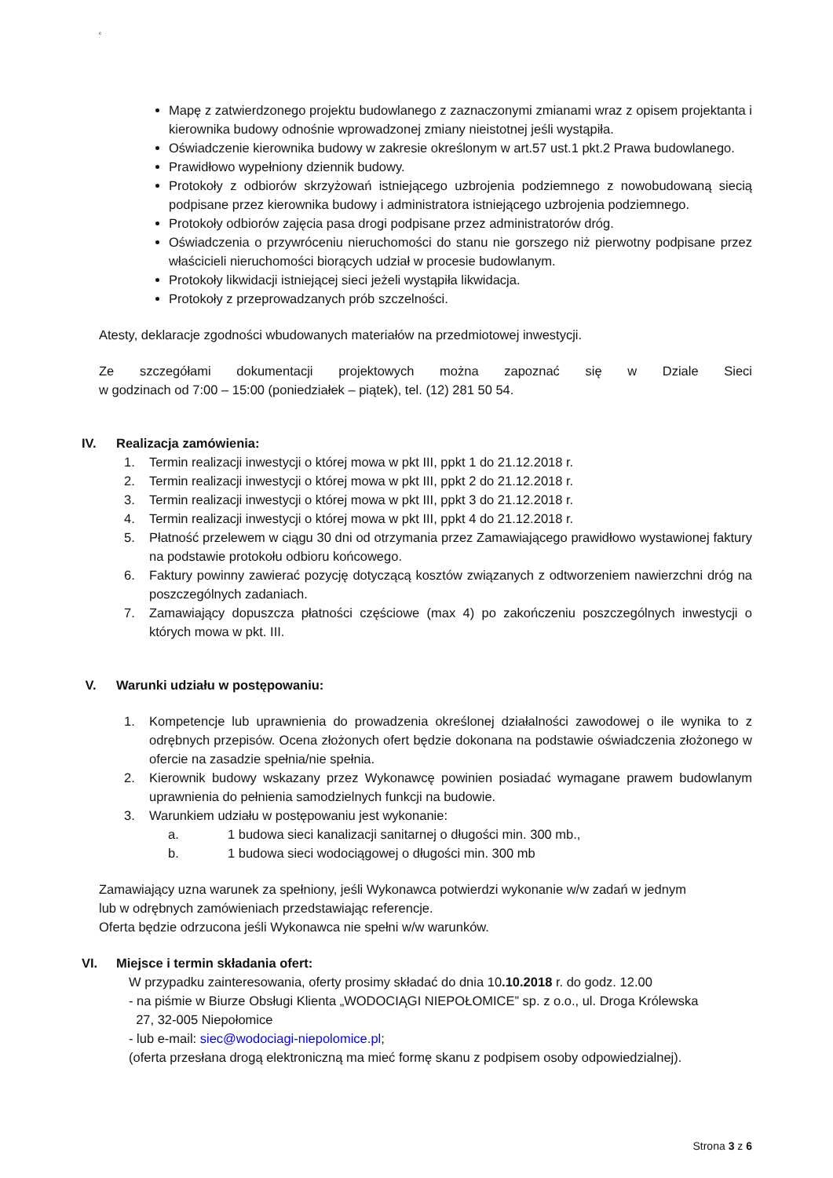c
Mapę z zatwierdzonego projektu budowlanego z zaznaczonymi zmianami wraz z opisem projektanta i kierownika budowy odnośnie wprowadzonej zmiany nieistotnej jeśli wystąpiła.
Oświadczenie kierownika budowy w zakresie określonym w art.57 ust.1 pkt.2 Prawa budowlanego.
Prawidłowo wypełniony dziennik budowy.
Protokoły z odbiorów skrzyżowań istniejącego uzbrojenia podziemnego z nowobudowaną siecią podpisane przez kierownika budowy i administratora istniejącego uzbrojenia podziemnego.
Protokoły odbiorów zajęcia pasa drogi podpisane przez administratorów dróg.
Oświadczenia o przywróceniu nieruchomości do stanu nie gorszego niż pierwotny podpisane przez właścicieli nieruchomości biorących udział w procesie budowlanym.
Protokoły likwidacji istniejącej sieci jeżeli wystąpiła likwidacja.
Protokoły z przeprowadzanych prób szczelności.
Atesty, deklaracje zgodności wbudowanych materiałów na przedmiotowej inwestycji.
Ze szczegółami dokumentacji projektowych można zapoznać się w Dziale Sieci
w godzinach od 7:00 – 15:00 (poniedziałek – piątek), tel. (12) 281 50 54.
IV. Realizacja zamówienia:
1. Termin realizacji inwestycji o której mowa w pkt III, ppkt 1 do 21.12.2018 r.
2. Termin realizacji inwestycji o której mowa w pkt III, ppkt 2 do 21.12.2018 r.
3. Termin realizacji inwestycji o której mowa w pkt III, ppkt 3 do 21.12.2018 r.
4. Termin realizacji inwestycji o której mowa w pkt III, ppkt 4 do 21.12.2018 r.
5. Płatność przelewem w ciągu 30 dni od otrzymania przez Zamawiającego prawidłowo wystawionej faktury na podstawie protokołu odbioru końcowego.
6. Faktury powinny zawierać pozycję dotyczącą kosztów związanych z odtworzeniem nawierzchni dróg na poszczególnych zadaniach.
7. Zamawiający dopuszcza płatności częściowe (max 4) po zakończeniu poszczególnych inwestycji o których mowa w pkt. III.
V. Warunki udziału w postępowaniu:
1. Kompetencje lub uprawnienia do prowadzenia określonej działalności zawodowej o ile wynika to z odrębnych przepisów. Ocena złożonych ofert będzie dokonana na podstawie oświadczenia złożonego w ofercie na zasadzie spełnia/nie spełnia.
2. Kierownik budowy wskazany przez Wykonawcę powinien posiadać wymagane prawem budowlanym uprawnienia do pełnienia samodzielnych funkcji na budowie.
3. Warunkiem udziału w postępowaniu jest wykonanie:
a. 1 budowa sieci kanalizacji sanitarnej o długości min. 300 mb.,
b. 1 budowa sieci wodociągowej o długości min. 300 mb
Zamawiający uzna warunek za spełniony, jeśli Wykonawca potwierdzi wykonanie w/w zadań w jednym
lub w odrębnych zamówieniach przedstawiając referencje.
Oferta będzie odrzucona jeśli Wykonawca nie spełni w/w warunków.
VI. Miejsce i termin składania ofert:
W przypadku zainteresowania, oferty prosimy składać do dnia 10.10.2018 r. do godz. 12.00
- na piśmie w Biurze Obsługi Klienta „WODOCIĄGI NIEPOŁOMICE” sp. z o.o., ul. Droga Królewska
27, 32-005 Niepołomice
- lub e-mail: siec@wodociagi-niepolomice.pl;
(oferta przesłana drogą elektroniczną ma mieć formę skanu z podpisem osoby odpowiedzialnej).
Strona 3 z 6